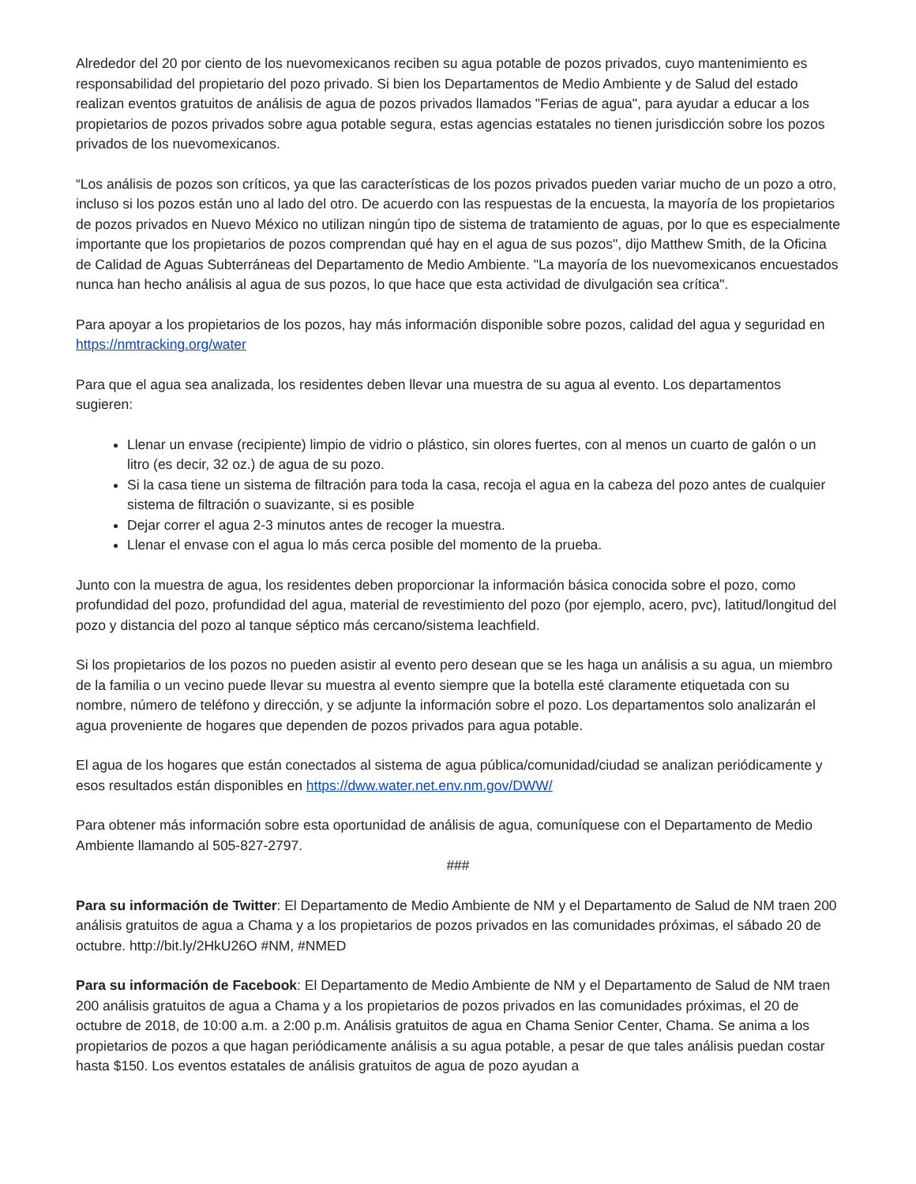Alrededor del 20 por ciento de los nuevomexicanos reciben su agua potable de pozos privados, cuyo mantenimiento es responsabilidad del propietario del pozo privado. Si bien los Departamentos de Medio Ambiente y de Salud del estado realizan eventos gratuitos de análisis de agua de pozos privados llamados "Ferias de agua", para ayudar a educar a los propietarios de pozos privados sobre agua potable segura, estas agencias estatales no tienen jurisdicción sobre los pozos privados de los nuevomexicanos.
“Los análisis de pozos son críticos, ya que las características de los pozos privados pueden variar mucho de un pozo a otro, incluso si los pozos están uno al lado del otro. De acuerdo con las respuestas de la encuesta, la mayoría de los propietarios de pozos privados en Nuevo México no utilizan ningún tipo de sistema de tratamiento de aguas, por lo que es especialmente importante que los propietarios de pozos comprendan qué hay en el agua de sus pozos", dijo Matthew Smith, de la Oficina de Calidad de Aguas Subterráneas del Departamento de Medio Ambiente. "La mayoría de los nuevomexicanos encuestados nunca han hecho análisis al agua de sus pozos, lo que hace que esta actividad de divulgación sea crítica".
Para apoyar a los propietarios de los pozos, hay más información disponible sobre pozos, calidad del agua y seguridad en https://nmtracking.org/water
Para que el agua sea analizada, los residentes deben llevar una muestra de su agua al evento. Los departamentos sugieren:
Llenar un envase (recipiente) limpio de vidrio o plástico, sin olores fuertes, con al menos un cuarto de galón o un litro (es decir, 32 oz.) de agua de su pozo.
Si la casa tiene un sistema de filtración para toda la casa, recoja el agua en la cabeza del pozo antes de cualquier sistema de filtración o suavizante, si es posible
Dejar correr el agua 2-3 minutos antes de recoger la muestra.
Llenar el envase con el agua lo más cerca posible del momento de la prueba.
Junto con la muestra de agua, los residentes deben proporcionar la información básica conocida sobre el pozo, como profundidad del pozo, profundidad del agua, material de revestimiento del pozo (por ejemplo, acero, pvc), latitud/longitud del pozo y distancia del pozo al tanque séptico más cercano/sistema leachfield.
Si los propietarios de los pozos no pueden asistir al evento pero desean que se les haga un análisis a su agua, un miembro de la familia o un vecino puede llevar su muestra al evento siempre que la botella esté claramente etiquetada con su nombre, número de teléfono y dirección, y se adjunte la información sobre el pozo. Los departamentos solo analizarán el agua proveniente de hogares que dependen de pozos privados para agua potable.
El agua de los hogares que están conectados al sistema de agua pública/comunidad/ciudad se analizan periódicamente y esos resultados están disponibles en https://dww.water.net.env.nm.gov/DWW/
Para obtener más información sobre esta oportunidad de análisis de agua, comuníquese con el Departamento de Medio Ambiente llamando al 505-827-2797.
###
Para su información de Twitter: El Departamento de Medio Ambiente de NM y el Departamento de Salud de NM traen 200 análisis gratuitos de agua a Chama y a los propietarios de pozos privados en las comunidades próximas, el sábado 20 de octubre. http://bit.ly/2HkU26O #NM, #NMED
Para su información de Facebook: El Departamento de Medio Ambiente de NM y el Departamento de Salud de NM traen 200 análisis gratuitos de agua a Chama y a los propietarios de pozos privados en las comunidades próximas, el 20 de octubre de 2018, de 10:00 a.m. a 2:00 p.m. Análisis gratuitos de agua en Chama Senior Center, Chama. Se anima a los propietarios de pozos a que hagan periódicamente análisis a su agua potable, a pesar de que tales análisis puedan costar hasta $150. Los eventos estatales de análisis gratuitos de agua de pozo ayudan a